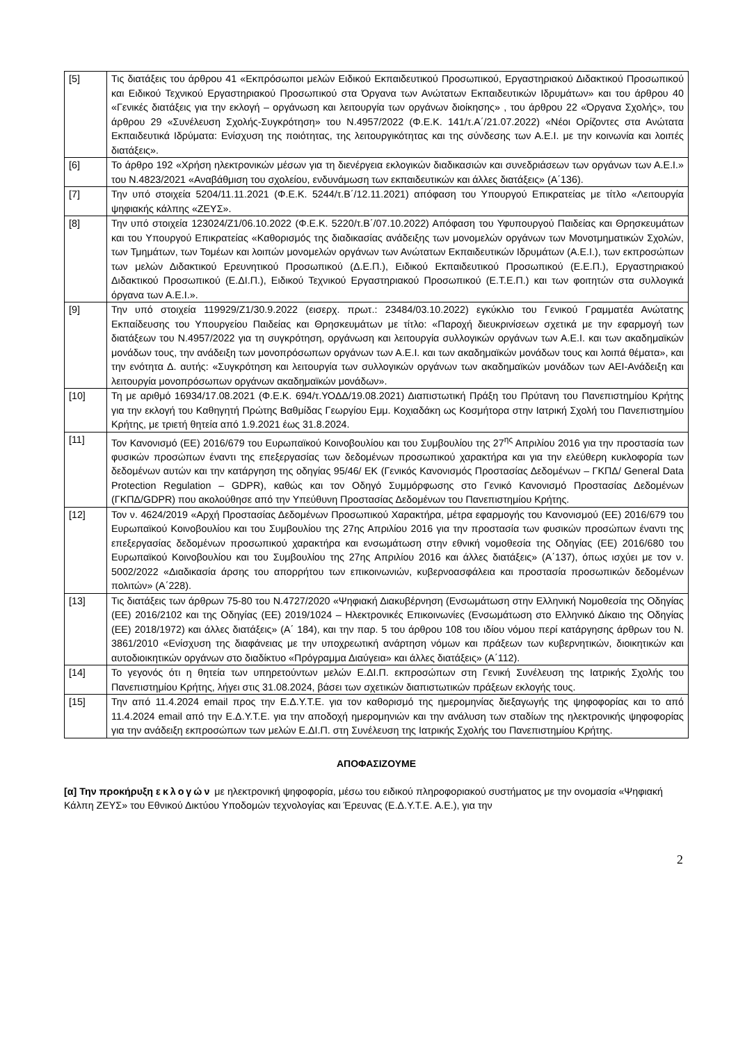| [5] | Τις διατάξεις του άρθρου 41 «Εκπρόσωποι μελών Ειδικού Εκπαιδευτικού Προσωπικού, Εργαστηριακού Διδακτικού Προσωπικού και Ειδικού Τεχνικού Εργαστηριακού Προσωπικού στα Όργανα των Ανώτατων Εκπαιδευτικών Ιδρυμάτων» και του άρθρου 40 «Γενικές διατάξεις για την εκλογή – οργάνωση και λειτουργία των οργάνων διοίκησης» , του άρθρου 22 «Όργανα Σχολής», του άρθρου 29 «Συνέλευση Σχολής-Συγκρότηση» του Ν.4957/2022 (Φ.Ε.Κ. 141/τ.Α΄/21.07.2022) «Νέοι Ορίζοντες στα Ανώτατα Εκπαιδευτικά Ιδρύματα: Ενίσχυση της ποιότητας, της λειτουργικότητας και της σύνδεσης των Α.Ε.Ι. με την κοινωνία και λοιπές διατάξεις». |
| [6] | Το άρθρο 192 «Χρήση ηλεκτρονικών μέσων για τη διενέργεια εκλογικών διαδικασιών και συνεδριάσεων των οργάνων των Α.Ε.Ι.» του Ν.4823/2021 «Αναβάθμιση του σχολείου, ενδυνάμωση των εκπαιδευτικών και άλλες διατάξεις» (Α΄136). |
| [7] | Την υπό στοιχεία 5204/11.11.2021 (Φ.Ε.Κ. 5244/τ.Β΄/12.11.2021) απόφαση του Υπουργού Επικρατείας με τίτλο «Λειτουργία ψηφιακής κάλπης «ΖΕΥΣ». |
| [8] | Την υπό στοιχεία 123024/Ζ1/06.10.2022 (Φ.Ε.Κ. 5220/τ.Β΄/07.10.2022) Απόφαση του Υφυπουργού Παιδείας και Θρησκευμάτων και του Υπουργού Επικρατείας «Καθορισμός της διαδικασίας ανάδειξης των μονομελών οργάνων των Μονοτμηματικών Σχολών, των Τμημάτων, των Τομέων και λοιπών μονομελών οργάνων των Ανώτατων Εκπαιδευτικών Ιδρυμάτων (Α.Ε.Ι.), των εκπροσώπων των μελών Διδακτικού Ερευνητικού Προσωπικού (Δ.Ε.Π.), Ειδικού Εκπαιδευτικού Προσωπικού (Ε.Ε.Π.), Εργαστηριακού Διδακτικού Προσωπικού (Ε.ΔΙ.Π.), Ειδικού Τεχνικού Εργαστηριακού Προσωπικού (Ε.Τ.Ε.Π.) και των φοιτητών στα συλλογικά όργανα των Α.Ε.Ι.». |
| [9] | Την υπό στοιχεία 119929/Ζ1/30.9.2022 (εισερχ. πρωτ.: 23484/03.10.2022) εγκύκλιο του Γενικού Γραμματέα Ανώτατης Εκπαίδευσης του Υπουργείου Παιδείας και Θρησκευμάτων με τίτλο: «Παροχή διευκρινίσεων σχετικά με την εφαρμογή των διατάξεων του Ν.4957/2022 για τη συγκρότηση, οργάνωση και λειτουργία συλλογικών οργάνων των Α.Ε.Ι. και των ακαδημαϊκών μονάδων τους, την ανάδειξη των μονοπρόσωπων οργάνων των Α.Ε.Ι. και των ακαδημαϊκών μονάδων τους και λοιπά θέματα», και την ενότητα Δ. αυτής: «Συγκρότηση και λειτουργία των συλλογικών οργάνων των ακαδημαϊκών μονάδων των ΑΕΙ-Ανάδειξη και λειτουργία μονοπρόσωπων οργάνων ακαδημαϊκών μονάδων». |
| [10] | Τη με αριθμό 16934/17.08.2021 (Φ.Ε.Κ. 694/τ.ΥΟΔΔ/19.08.2021) Διαπιστωτική Πράξη του Πρύτανη του Πανεπιστημίου Κρήτης για την εκλογή του Καθηγητή Πρώτης Βαθμίδας Γεωργίου Εμμ. Κοχιαδάκη ως Κοσμήτορα στην Ιατρική Σχολή του Πανεπιστημίου Κρήτης, με τριετή θητεία από 1.9.2021 έως 31.8.2024. |
| [11] | Τον Κανονισμό (ΕΕ) 2016/679 του Ευρωπαϊκού Κοινοβουλίου και του Συμβουλίου της 27<sup>ης</sup> Απριλίου 2016 για την προστασία των φυσικών προσώπων έναντι της επεξεργασίας των δεδομένων προσωπικού χαρακτήρα και για την ελεύθερη κυκλοφορία των δεδομένων αυτών και την κατάργηση της οδηγίας 95/46/ ΕΚ (Γενικός Κανονισμός Προστασίας Δεδομένων – ΓΚΠΔ/ General Data Protection Regulation – GDPR), καθώς και τον Οδηγό Συμμόρφωσης στο Γενικό Κανονισμό Προστασίας Δεδομένων (ΓΚΠΔ/GDPR) που ακολούθησε από την Υπεύθυνη Προστασίας Δεδομένων του Πανεπιστημίου Κρήτης. |
| [12] | Τον ν. 4624/2019 «Αρχή Προστασίας Δεδομένων Προσωπικού Χαρακτήρα, μέτρα εφαρμογής του Κανονισμού (ΕΕ) 2016/679 του Ευρωπαϊκού Κοινοβουλίου και του Συμβουλίου της 27ης Απριλίου 2016 για την προστασία των φυσικών προσώπων έναντι της επεξεργασίας δεδομένων προσωπικού χαρακτήρα και ενσωμάτωση στην εθνική νομοθεσία της Οδηγίας (ΕΕ) 2016/680 του Ευρωπαϊκού Κοινοβουλίου και του Συμβουλίου της 27ης Απριλίου 2016 και άλλες διατάξεις» (Α΄137), όπως ισχύει με τον ν. 5002/2022 «Διαδικασία άρσης του απορρήτου των επικοινωνιών, κυβερνοασφάλεια και προστασία προσωπικών δεδομένων πολιτών» (Α΄228). |
| [13] | Τις διατάξεις των άρθρων 75-80 του Ν.4727/2020 «Ψηφιακή Διακυβέρνηση (Ενσωμάτωση στην Ελληνική Νομοθεσία της Οδηγίας (ΕΕ) 2016/2102 και της Οδηγίας (ΕΕ) 2019/1024 – Ηλεκτρονικές Επικοινωνίες (Ενσωμάτωση στο Ελληνικό Δίκαιο της Οδηγίας (ΕΕ) 2018/1972) και άλλες διατάξεις» (Α΄ 184), και την παρ. 5 του άρθρου 108 του ιδίου νόμου περί κατάργησης άρθρων του Ν. 3861/2010 «Ενίσχυση της διαφάνειας με την υποχρεωτική ανάρτηση νόμων και πράξεων των κυβερνητικών, διοικητικών και αυτοδιοικητικών οργάνων στο διαδίκτυο «Πρόγραμμα Διαύγεια» και άλλες διατάξεις» (Α΄112). |
| [14] | Το γεγονός ότι η θητεία των υπηρετούντων μελών Ε.ΔΙ.Π. εκπροσώπων στη Γενική Συνέλευση της Ιατρικής Σχολής του Πανεπιστημίου Κρήτης, λήγει στις 31.08.2024, βάσει των σχετικών διαπιστωτικών πράξεων εκλογής τους. |
| [15] | Την από 11.4.2024 email προς την Ε.Δ.Υ.Τ.Ε. για τον καθορισμό της ημερομηνίας διεξαγωγής της ψηφοφορίας και το από 11.4.2024 email από την Ε.Δ.Υ.Τ.Ε. για την αποδοχή ημερομηνιών και την ανάλυση των σταδίων της ηλεκτρονικής ψηφοφορίας για την ανάδειξη εκπροσώπων των μελών Ε.ΔΙ.Π. στη Συνέλευση της Ιατρικής Σχολής του Πανεπιστημίου Κρήτης. |
ΑΠΟΦΑΣΙΖΟΥΜΕ
[α] Την προκήρυξη εκλογών με ηλεκτρονική ψηφοφορία, μέσω του ειδικού πληροφοριακού συστήματος με την ονομασία «Ψηφιακή Κάλπη ΖΕΥΣ» του Εθνικού Δικτύου Υποδομών τεχνολογίας και Έρευνας (Ε.Δ.Υ.Τ.Ε. Α.Ε.), για την
2